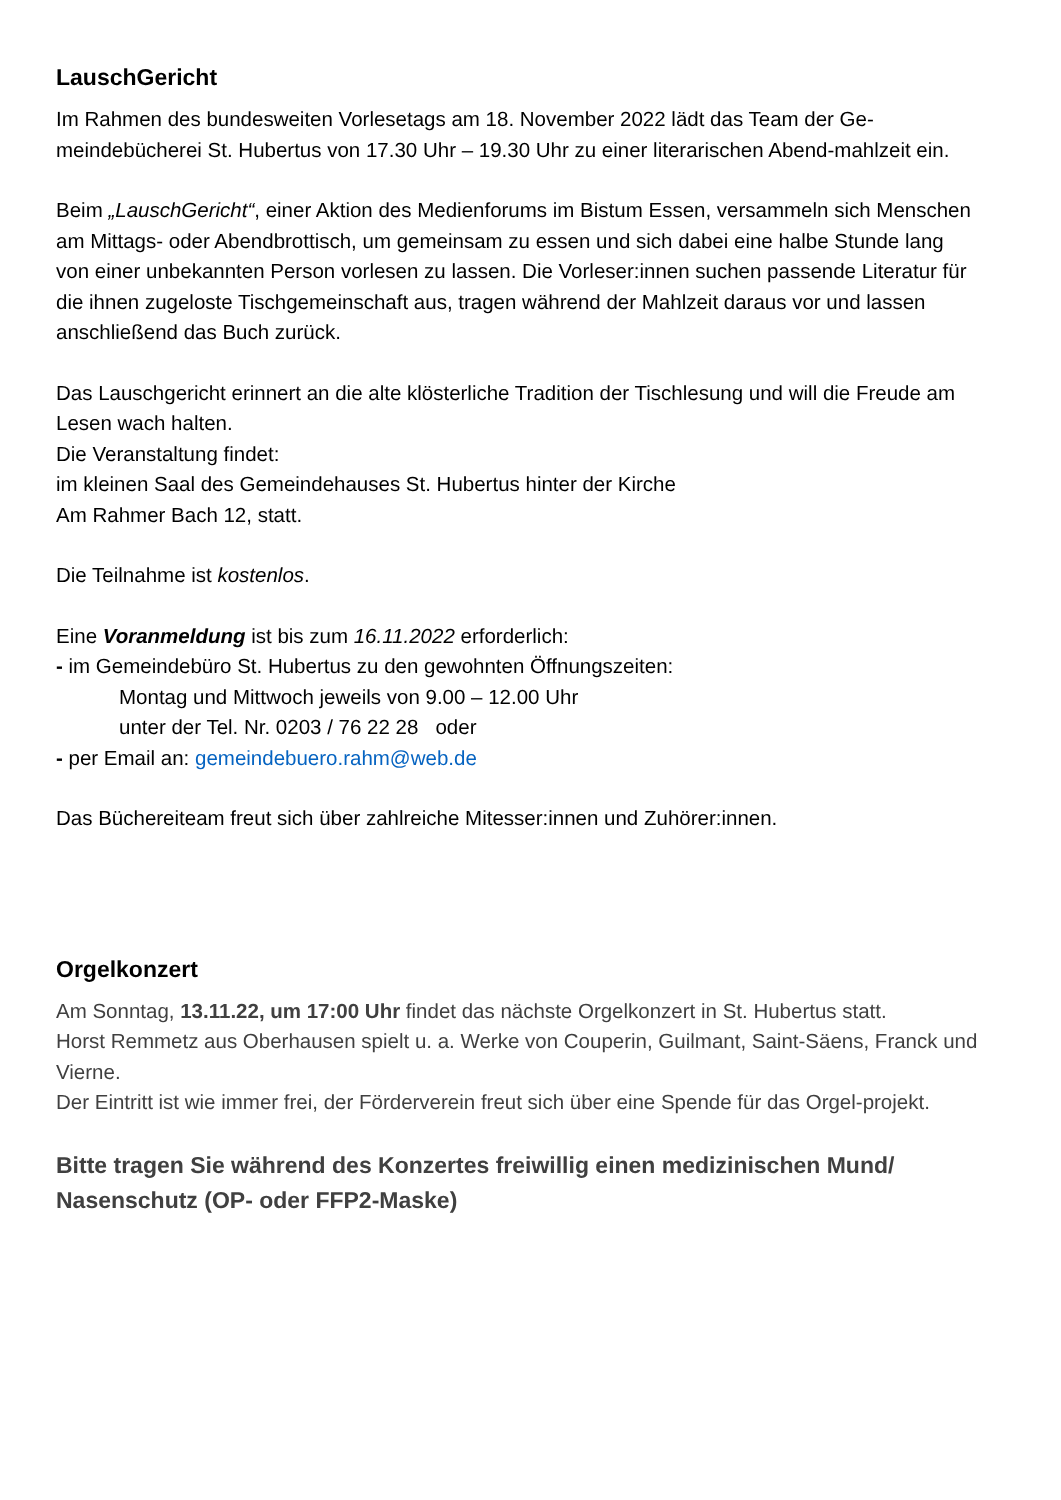LauschGericht
Im Rahmen des bundesweiten Vorlesetags am 18. November 2022 lädt das Team der Ge-meindebücherei St. Hubertus von 17.30 Uhr – 19.30 Uhr zu einer literarischen Abend-mahlzeit ein.
Beim „LauschGericht“, einer Aktion des Medienforums im Bistum Essen, versammeln sich Menschen am Mittags- oder Abendbrottisch, um gemeinsam zu essen und sich dabei eine halbe Stunde lang von einer unbekannten Person vorlesen zu lassen. Die Vorleser:innen suchen passende Literatur für die ihnen zugeloste Tischgemeinschaft aus, tragen während der Mahlzeit daraus vor und lassen anschließend das Buch zurück.
Das Lauschgericht erinnert an die alte klösterliche Tradition der Tischlesung und will die Freude am Lesen wach halten.
Die Veranstaltung findet:
im kleinen Saal des Gemeindehauses St. Hubertus hinter der Kirche
Am Rahmer Bach 12, statt.
Die Teilnahme ist kostenlos.
Eine Voranmeldung ist bis zum 16.11.2022 erforderlich:
- im Gemeindebüro St. Hubertus zu den gewohnten Öffnungszeiten:
Montag und Mittwoch jeweils von 9.00 – 12.00 Uhr
unter der Tel. Nr. 0203 / 76 22 28 oder
- per Email an: gemeindebuero.rahm@web.de
Das Büchereiteam freut sich über zahlreiche Mitesser:innen und Zuhörer:innen.
Orgelkonzert
Am Sonntag, 13.11.22, um 17:00 Uhr findet das nächste Orgelkonzert in St. Hubertus statt.
Horst Remmetz aus Oberhausen spielt u. a. Werke von Couperin, Guilmant, Saint-Säens, Franck und Vierne.
Der Eintritt ist wie immer frei, der Förderverein freut sich über eine Spende für das Orgel-projekt.
Bitte tragen Sie während des Konzertes freiwillig einen medizinischen Mund/ Nasenschutz (OP- oder FFP2-Maske)